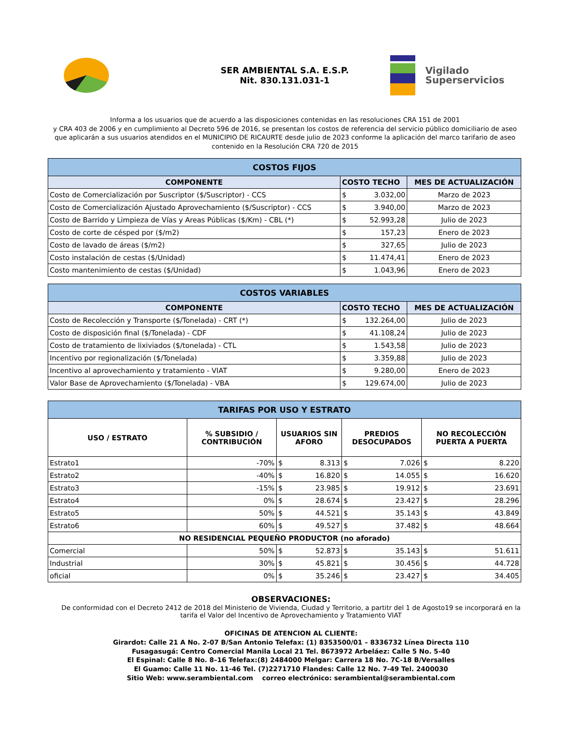SER AMBIENTAL S.A. E.S.P.
Nit. 830.131.031-1
Vigilado
Superservicios
Informa a los usuarios que de acuerdo a las disposiciones contenidas en las resoluciones CRA 151 de 2001
y CRA 403 de 2006 y en cumplimiento al Decreto 596 de 2016, se presentan los costos de referencia del servicio público domiciliario de aseo
que aplicarán a sus usuarios atendidos en el MUNICIPIO DE RICAURTE desde julio de 2023 conforme la aplicación del marco tarifario de aseo
contenido en la Resolución CRA 720 de 2015
| COSTOS FIJOS | | | |
| COMPONENTE | COSTO TECHO | | MES DE ACTUALIZACIÓN |
| Costo de Comercialización por Suscriptor ($/Suscriptor) - CCS | $ | 3.032,00 | Marzo de 2023 |
| Costo de Comercialización Ajustado Aprovechamiento ($/Suscriptor) - CCS | $ | 3.940,00 | Marzo de 2023 |
| Costo de Barrido y Limpieza de Vías y Areas Públicas ($/Km) - CBL (*) | $ | 52.993,28 | Julio de 2023 |
| Costo de corte de césped por ($/m2) | $ | 157,23 | Enero de 2023 |
| Costo de lavado de áreas ($/m2) | $ | 327,65 | Julio de 2023 |
| Costo instalación de cestas ($/Unidad) | $ | 11.474,41 | Enero de 2023 |
| Costo mantenimiento de cestas ($/Unidad) | $ | 1.043,96 | Enero de 2023 |
| COSTOS VARIABLES | | | |
| COMPONENTE | COSTO TECHO | | MES DE ACTUALIZACIÓN |
| Costo de Recolección y Transporte ($/Tonelada) - CRT (*) | $ | 132.264,00 | Julio de 2023 |
| Costo de disposición final ($/Tonelada) - CDF | $ | 41.108,24 | Julio de 2023 |
| Costo de tratamiento de lixiviados ($/tonelada) - CTL | $ | 1.543,58 | Julio de 2023 |
| Incentivo por regionalización ($/Tonelada) | $ | 3.359,88 | Julio de 2023 |
| Incentivo al aprovechamiento y tratamiento - VIAT | $ | 9.280,00 | Enero de 2023 |
| Valor Base de Aprovechamiento ($/Tonelada) - VBA | $ | 129.674,00 | Julio de 2023 |
| TARIFAS POR USO Y ESTRATO | | | | | | | |
| USO / ESTRATO | % SUBSIDIO / CONTRIBUCIÓN | USUARIOS SIN AFORO | | PREDIOS DESOCUPADOS | | NO RECOLECCIÓN PUERTA A PUERTA | |
| Estrato1 | -70% | $ | 8.313 | $ | 7.026 | $ | 8.220 |
| Estrato2 | -40% | $ | 16.820 | $ | 14.055 | $ | 16.620 |
| Estrato3 | -15% | $ | 23.985 | $ | 19.912 | $ | 23.691 |
| Estrato4 | 0% | $ | 28.674 | $ | 23.427 | $ | 28.296 |
| Estrato5 | 50% | $ | 44.521 | $ | 35.143 | $ | 43.849 |
| Estrato6 | 60% | $ | 49.527 | $ | 37.482 | $ | 48.664 |
| NO RESIDENCIAL PEQUEÑO PRODUCTOR (no aforado) | | | | | | | |
| Comercial | 50% | $ | 52.873 | $ | 35.143 | $ | 51.611 |
| Industrial | 30% | $ | 45.821 | $ | 30.456 | $ | 44.728 |
| oficial | 0% | $ | 35.246 | $ | 23.427 | $ | 34.405 |
OBSERVACIONES:
De conformidad con el Decreto 2412 de 2018 del Ministerio de Vivienda, Ciudad y Territorio, a partitr del 1 de Agosto19 se incorporará en la
tarifa el Valor del Incentivo de Aprovechamiento y Tratamiento VIAT
OFICINAS DE ATENCION AL CLIENTE:
Girardot: Calle 21 A No. 2-07 B/San Antonio Telefax: (1) 8353500/01 – 8336732 Línea Directa 110
Fusagasugá: Centro Comercial Manila Local 21 Tel. 8673972 Arbeláez: Calle 5 No. 5-40
El Espinal: Calle 8 No. 8–16 Telefax:(8) 2484000 Melgar: Carrera 18 No. 7C-18 B/Versalles
El Guamo: Calle 11 No. 11-46 Tel. (7)2271710 Flandes: Calle 12 No. 7-49 Tel. 2400030
Sitio Web: www.serambiental.com correo electrónico: serambiental@serambiental.com